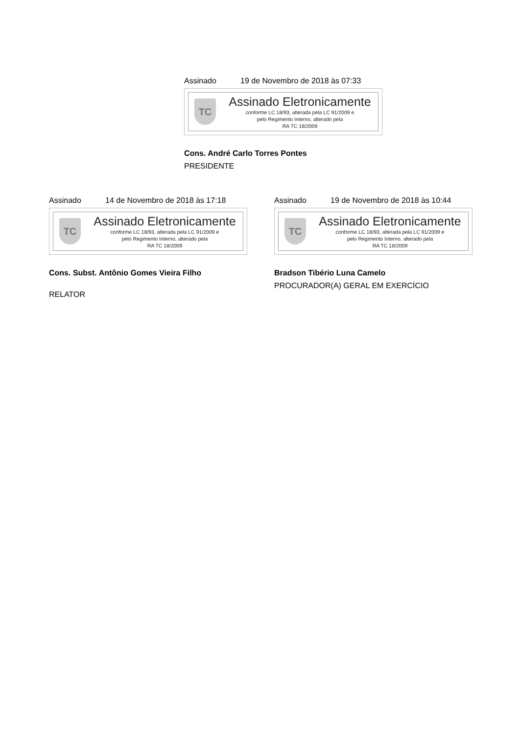Assinado 19 de Novembro de 2018 às 07:33
TC
Assinado Eletronicamente
conforme LC 18/93, alterada pela LC 91/2009 e
pelo Regimento Interno, alterado pela
RA TC 18/2009
Cons. André Carlo Torres Pontes
PRESIDENTE
Assinado 14 de Novembro de 2018 às 17:18
TC
Assinado Eletronicamente
conforme LC 18/93, alterada pela LC 91/2009 e
pelo Regimento Interno, alterado pela
RA TC 18/2009
Cons. Subst. Antônio Gomes Vieira Filho
RELATOR
Assinado 19 de Novembro de 2018 às 10:44
TC
Assinado Eletronicamente
conforme LC 18/93, alterada pela LC 91/2009 e
pelo Regimento Interno, alterado pela
RA TC 18/2009
Bradson Tibério Luna Camelo
PROCURADOR(A) GERAL EM EXERCÍCIO